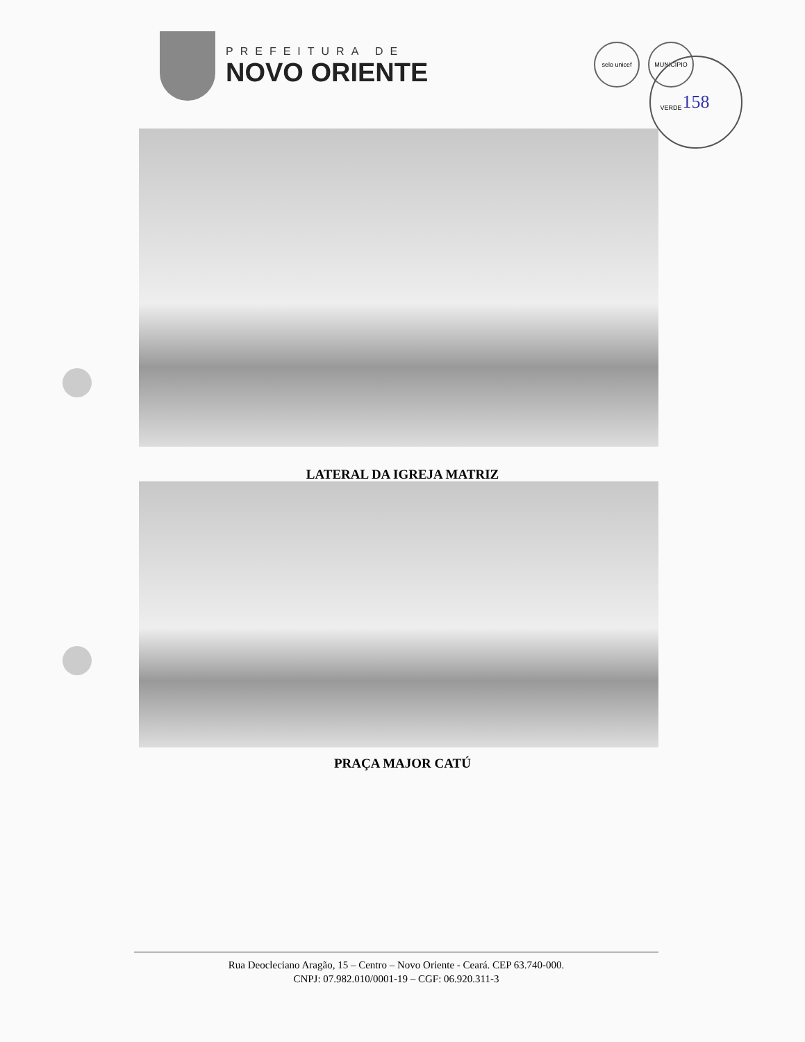PREFEITURA DE
NOVO ORIENTE
selo unicef MUNICÍPIO VERDE
158
LATERAL DA IGREJA MATRIZ
PRAÇA MAJOR CATÚ
Rua Deocleciano Aragão, 15 – Centro – Novo Oriente - Ceará. CEP 63.740-000.
CNPJ: 07.982.010/0001-19 – CGF: 06.920.311-3